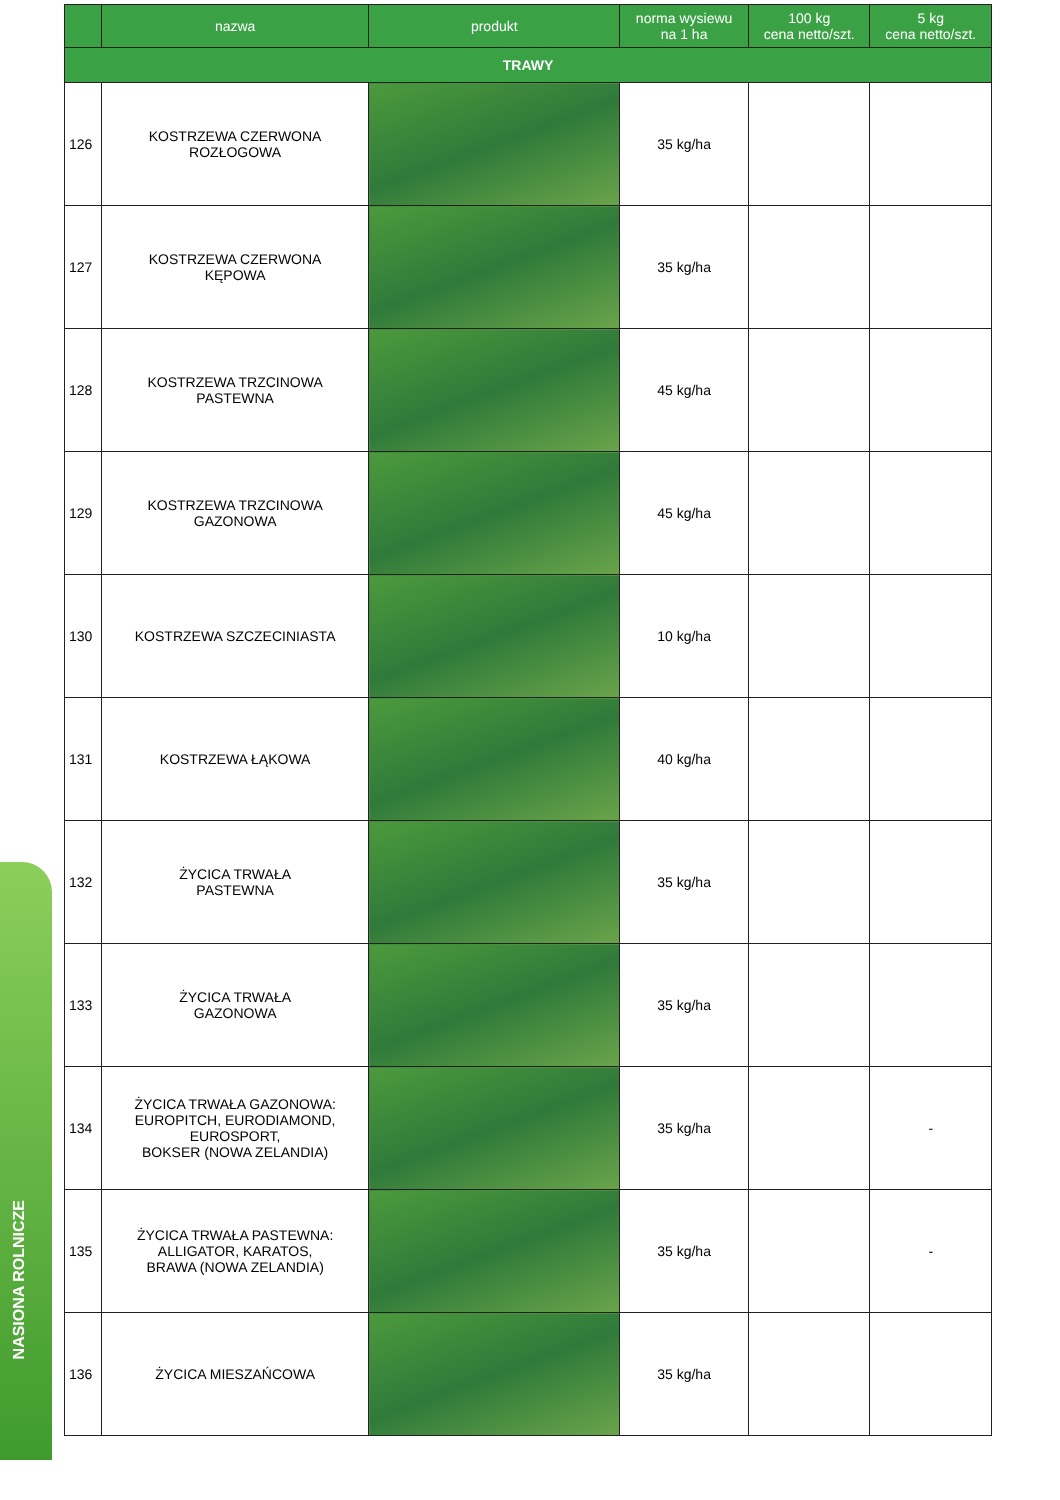NASIONA ROLNICZE
| | nazwa | produkt | norma wysiewu na 1 ha | 100 kg cena netto/szt. | 5 kg cena netto/szt. |
| --- | --- | --- | --- | --- | --- |
| TRAWY | | | | | |
| 126 | KOSTRZEWA CZERWONA ROZŁOGOWA | | 35 kg/ha | | |
| 127 | KOSTRZEWA CZERWONA KĘPOWA | | 35 kg/ha | | |
| 128 | KOSTRZEWA TRZCINOWA PASTEWNA | | 45 kg/ha | | |
| 129 | KOSTRZEWA TRZCINOWA GAZONOWA | | 45 kg/ha | | |
| 130 | KOSTRZEWA SZCZECINIASTA | | 10 kg/ha | | |
| 131 | KOSTRZEWA ŁĄKOWA | | 40 kg/ha | | |
| 132 | ŻYCICA TRWAŁA PASTEWNA | | 35 kg/ha | | |
| 133 | ŻYCICA TRWAŁA GAZONOWA | | 35 kg/ha | | |
| 134 | ŻYCICA TRWAŁA GAZONOWA: EUROPITCH, EURODIAMOND, EUROSPORT, BOKSER (NOWA ZELANDIA) | | 35 kg/ha | | - |
| 135 | ŻYCICA TRWAŁA PASTEWNA: ALLIGATOR, KARATOS, BRAWA (NOWA ZELANDIA) | | 35 kg/ha | | - |
| 136 | ŻYCICA MIESZAŃCOWA | | 35 kg/ha | | |